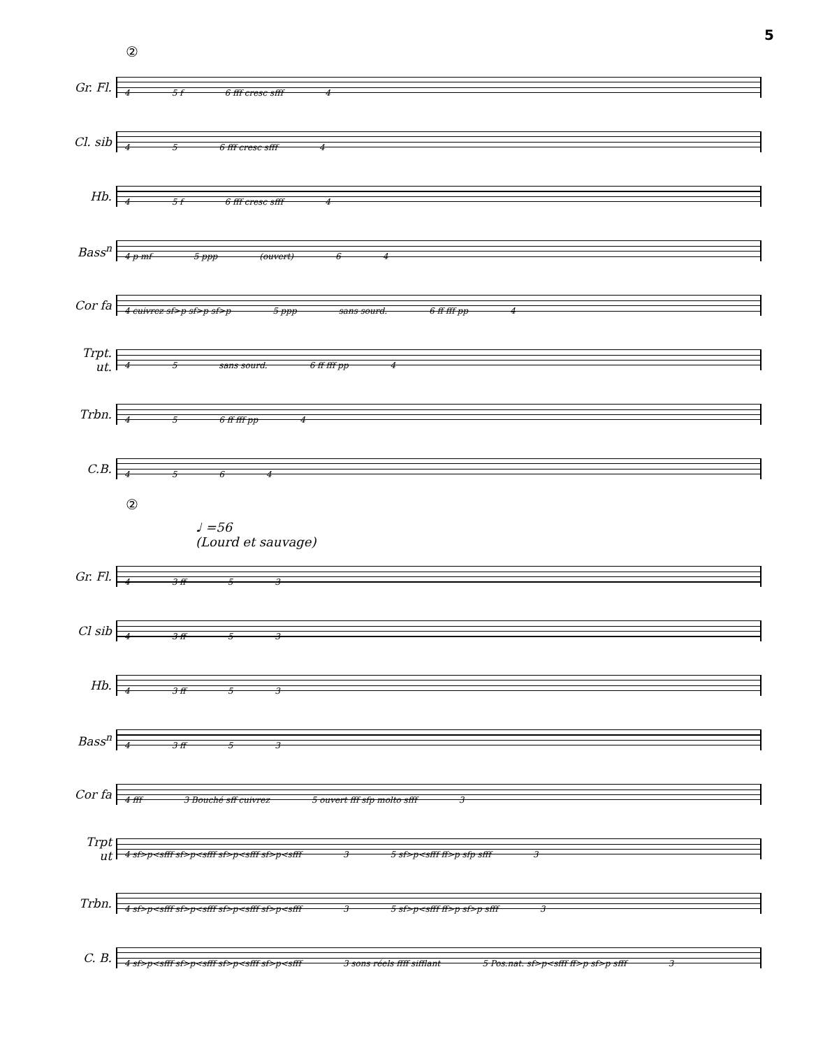5
②
Gr. Fl.
4 5 f 6 fff cresc sfff 4
Cl. sib
45 6 fff cresc sfff 4
Hb.
4 5 f 6 fff cresc sfff 4
Bass<sup>n</sup>
4 p mf 5 ppp (ouvert) 64
Cor fa
4 cuivrez sf>p sf>p sf>p 5 ppp sans sourd. 6 ff fff pp 4
Trpt. ut.
45 sans sourd. 6 ff fff pp 4
Trbn.
45 6 ff fff pp 4
C.B.
4564
②
♩ =56
(Lourd et sauvage)
Gr. Fl.
4 3 ff 53
Cl sib
4 3 ff 53
Hb.
4 3 ff 53
Bass<sup>n</sup>
4 3 ff 53
Cor fa
4 fff 3 Bouché sff cuivrez 5 ouvert fff sfp molto sfff 3
Trpt ut
4 sf>p<sfff sf>p<sfff sf>p<sfff sf>p<sfff 3 5 sf>p<sfff ff>p sfp sfff 3
Trbn.
4 sf>p<sfff sf>p<sfff sf>p<sfff sf>p<sfff 3 5 sf>p<sfff ff>p sf>p sfff 3
C. B.
4 sf>p<sfff sf>p<sfff sf>p<sfff sf>p<sfff 3 sons réels ffff sifflant 5 Pos.nat. sf>p<sfff ff>p sf>p sfff 3